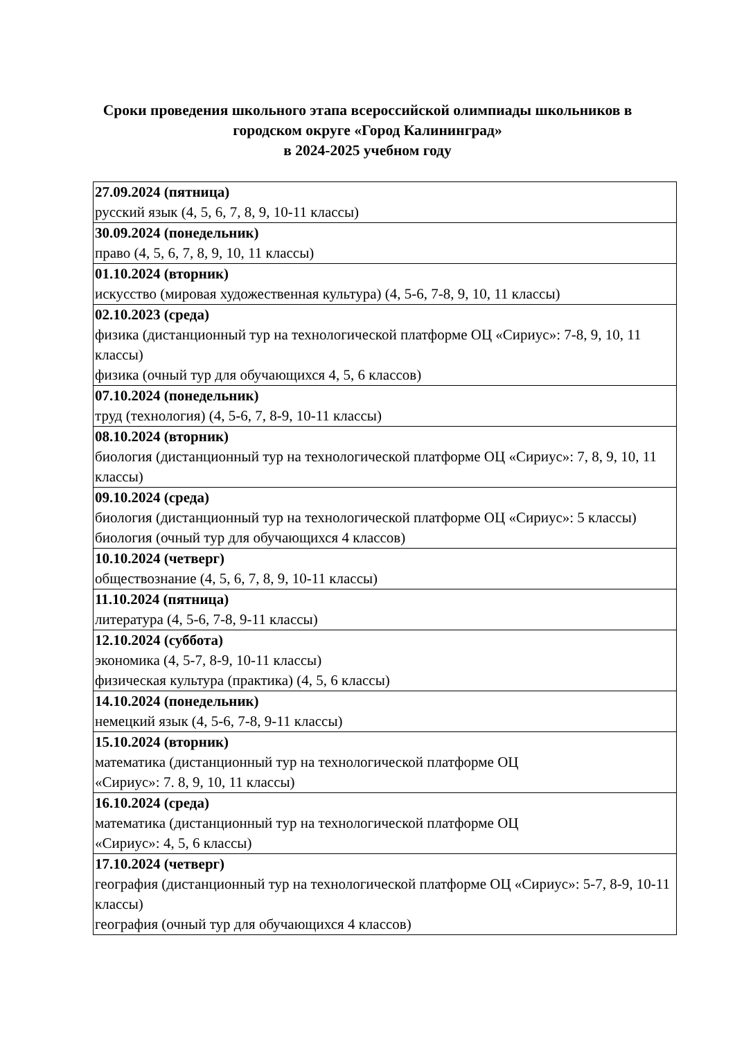Сроки проведения школьного этапа всероссийской олимпиады школьников в
городском округе «Город Калининград»
в 2024-2025 учебном году
| 27.09.2024 (пятница) русский язык (4, 5, 6, 7, 8, 9, 10-11 классы) |
| 30.09.2024 (понедельник) право (4, 5, 6, 7, 8, 9, 10, 11 классы) |
| 01.10.2024 (вторник) искусство (мировая художественная культура) (4, 5-6, 7-8, 9, 10, 11 классы) |
| 02.10.2023 (среда) физика (дистанционный тур на технологической платформе ОЦ «Сириус»: 7-8, 9, 10, 11 классы) физика (очный тур для обучающихся 4, 5, 6 классов) |
| 07.10.2024 (понедельник) труд (технология) (4, 5-6, 7, 8-9, 10-11 классы) |
| 08.10.2024 (вторник) биология (дистанционный тур на технологической платформе ОЦ «Сириус»: 7, 8, 9, 10, 11 классы) |
| 09.10.2024 (среда) биология (дистанционный тур на технологической платформе ОЦ «Сириус»: 5 классы) биология (очный тур для обучающихся 4 классов) |
| 10.10.2024 (четверг) обществознание (4, 5, 6, 7, 8, 9, 10-11 классы) |
| 11.10.2024 (пятница) литература (4, 5-6, 7-8, 9-11 классы) |
| 12.10.2024 (суббота) экономика (4, 5-7, 8-9, 10-11 классы) физическая культура (практика) (4, 5, 6 классы) |
| 14.10.2024 (понедельник) немецкий язык (4, 5-6, 7-8, 9-11 классы) |
| 15.10.2024 (вторник) математика (дистанционный тур на технологической платформе ОЦ «Сириус»: 7. 8, 9, 10, 11 классы) |
| 16.10.2024 (среда) математика (дистанционный тур на технологической платформе ОЦ «Сириус»: 4, 5, 6 классы) |
| 17.10.2024 (четверг) география (дистанционный тур на технологической платформе ОЦ «Сириус»: 5-7, 8-9, 10-11 классы) география (очный тур для обучающихся 4 классов) |